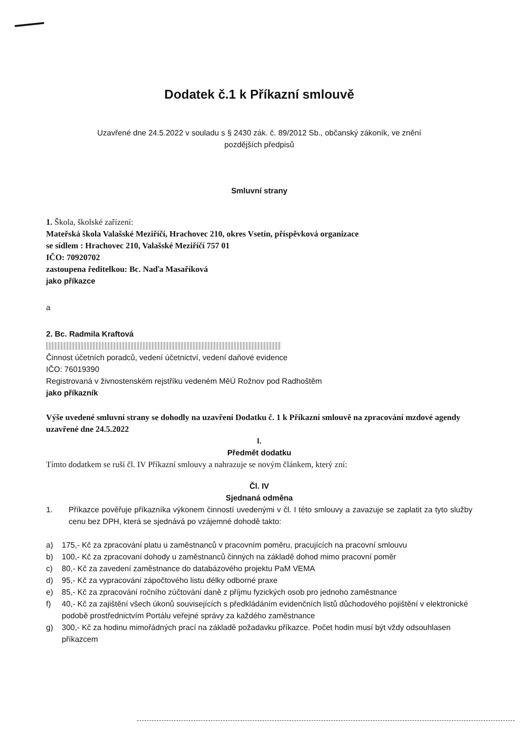Dodatek č.1 k Příkazní smlouvě
Uzavřené dne 24.5.2022 v souladu s § 2430 zák. č. 89/2012 Sb., občanský zákoník, ve znění
pozdějších předpisů
Smluvní strany
1. Škola, školské zařízení:
Mateřská škola Valašské Meziříčí, Hrachovec 210, okres Vsetín, příspěvková organizace
se sídlem : Hrachovec 210, Valašské Meziříčí 757 01
IČO: 70920702
zastoupena ředitelkou: Bc. Naďa Masaříková
jako příkazce
a
2. Bc. Radmila Kraftová
Činnost účetních poradců, vedení účetnictví, vedení daňové evidence
IČO: 76019390
Registrovaná v živnostenském rejstříku vedeném MěÚ Rožnov pod Radhoštěm
jako příkazník
Výše uvedené smluvní strany se dohodly na uzavření Dodatku č. 1 k Příkazní smlouvě na zpracování mzdové agendy uzavřené dne 24.5.2022
I.
Předmět dodatku
Tímto dodatkem se ruší čl. IV Příkazní smlouvy a nahrazuje se novým článkem, který zní:
Čl. IV
Sjednaná odměna
1. Příkazce pověřuje příkazníka výkonem činností uvedenými v čl. I této smlouvy a zavazuje se zaplatit za tyto služby cenu bez DPH, která se sjednává po vzájemné dohodě takto:
a) 175,- Kč za zpracování platu u zaměstnanců v pracovním poměru, pracujících na pracovní smlouvu
b) 100,- Kč za zpracovaní dohody u zaměstnanců činných na základě dohod mimo pracovní poměr
c) 80,- Kč za zavedení zaměstnance do databázového projektu PaM VEMA
d) 95,- Kč za vypracování zápočtového listu délky odborné praxe
e) 85,- Kč za zpracování ročního zúčtování daně z příjmu fyzických osob pro jednoho zaměstnance
f) 40,- Kč za zajištění všech úkonů souvisejících s předkládáním evidenčních listů důchodového pojištění v elektronické podobě prostřednictvím Portálu veřejné správy za každého zaměstnance
g) 300,- Kč za hodinu mimořádných prací na základě požadavku příkazce. Počet hodin musí být vždy odsouhlasen příkazcem